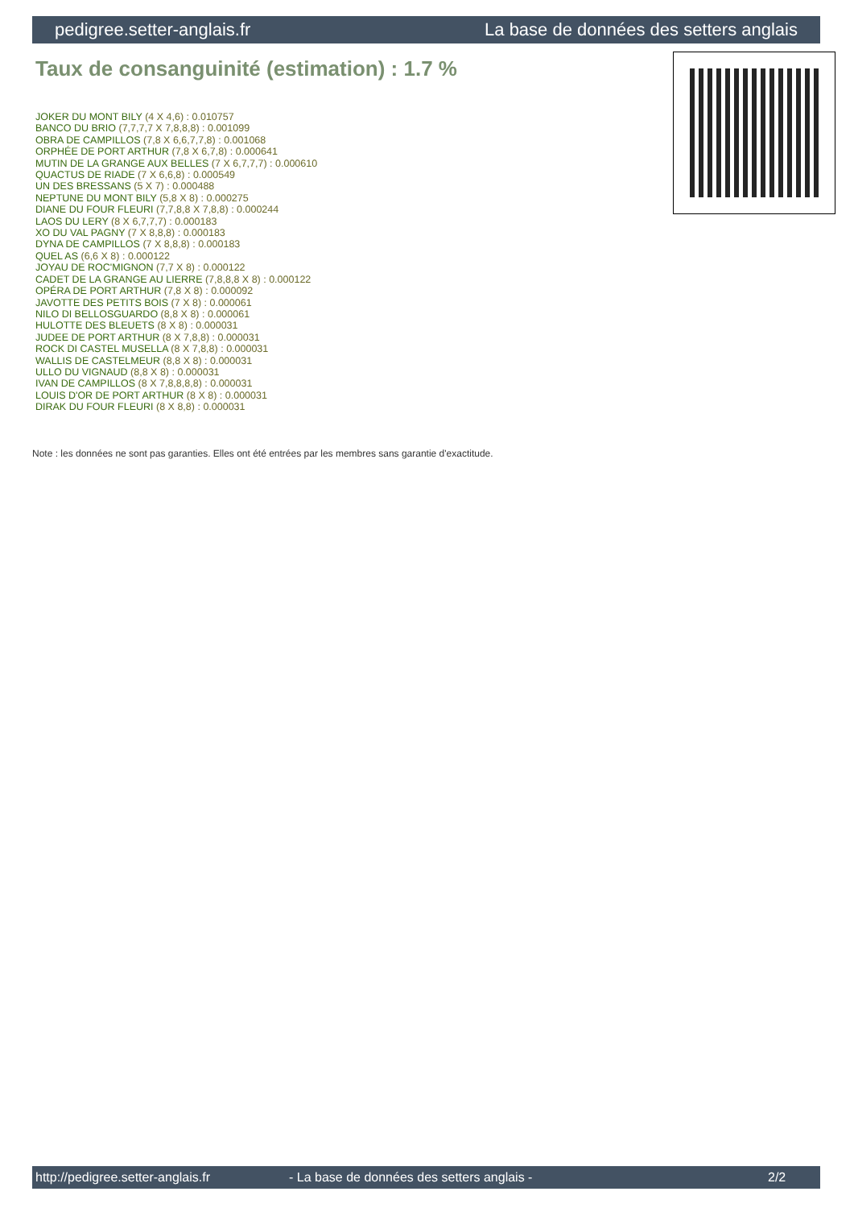pedigree.setter-anglais.fr La base de données des setters anglais
Taux de consanguinité (estimation) : 1.7 %
JOKER DU MONT BILY (4 X 4,6) : 0.010757
BANCO DU BRIO (7,7,7,7 X 7,8,8,8) : 0.001099
OBRA DE CAMPILLOS (7,8 X 6,6,7,7,8) : 0.001068
ORPHÉE DE PORT ARTHUR (7,8 X 6,7,8) : 0.000641
MUTIN DE LA GRANGE AUX BELLES (7 X 6,7,7,7) : 0.000610
QUACTUS DE RIADE (7 X 6,6,8) : 0.000549
UN DES BRESSANS (5 X 7) : 0.000488
NEPTUNE DU MONT BILY (5,8 X 8) : 0.000275
DIANE DU FOUR FLEURI (7,7,8,8 X 7,8,8) : 0.000244
LAOS DU LERY (8 X 6,7,7,7) : 0.000183
XO DU VAL PAGNY (7 X 8,8,8) : 0.000183
DYNA DE CAMPILLOS (7 X 8,8,8) : 0.000183
QUEL AS (6,6 X 8) : 0.000122
JOYAU DE ROC'MIGNON (7,7 X 8) : 0.000122
CADET DE LA GRANGE AU LIERRE (7,8,8,8 X 8) : 0.000122
OPÉRA DE PORT ARTHUR (7,8 X 8) : 0.000092
JAVOTTE DES PETITS BOIS (7 X 8) : 0.000061
NILO DI BELLOSGUARDO (8,8 X 8) : 0.000061
HULOTTE DES BLEUETS (8 X 8) : 0.000031
JUDEE DE PORT ARTHUR (8 X 7,8,8) : 0.000031
ROCK DI CASTEL MUSELLA (8 X 7,8,8) : 0.000031
WALLIS DE CASTELMEUR (8,8 X 8) : 0.000031
ULLO DU VIGNAUD (8,8 X 8) : 0.000031
IVAN DE CAMPILLOS (8 X 7,8,8,8,8) : 0.000031
LOUIS D'OR DE PORT ARTHUR (8 X 8) : 0.000031
DIRAK DU FOUR FLEURI (8 X 8,8) : 0.000031
Note : les données ne sont pas garanties. Elles ont été entrées par les membres sans garantie d'exactitude.
http://pedigree.setter-anglais.fr - La base de données des setters anglais - 2/2